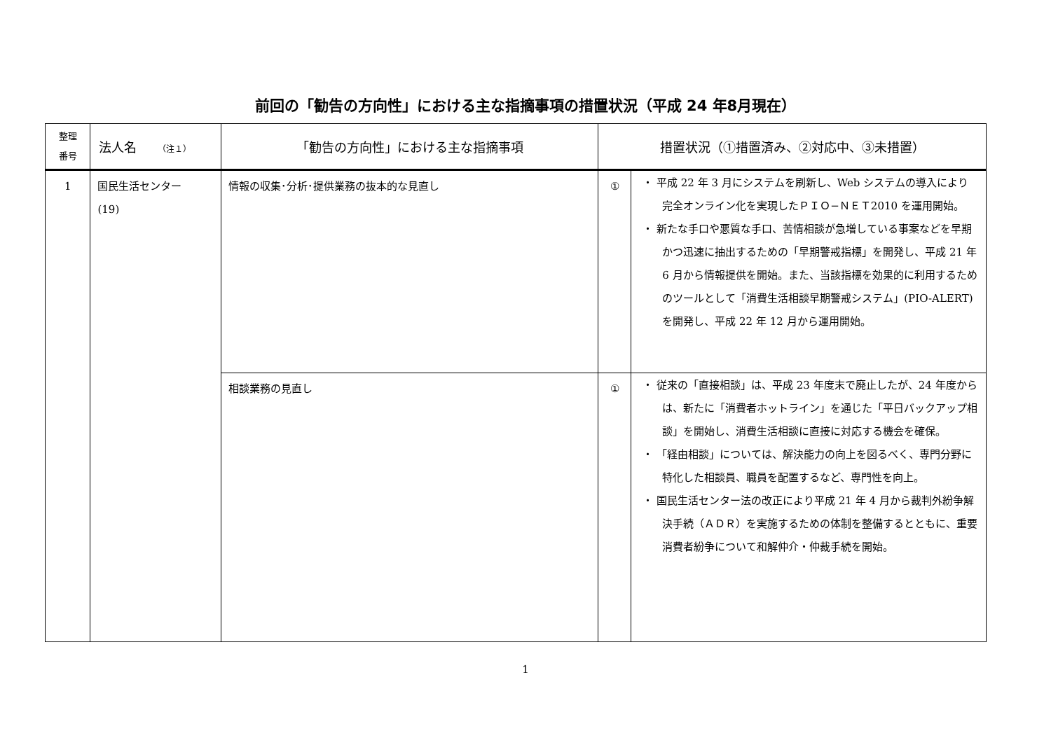前回の「勧告の方向性」における主な指摘事項の措置状況（平成 24 年8月現在）
| 整理 番号 | 法人名 （注１） | 「勧告の方向性」における主な指摘事項 | 措置状況（①措置済み、②対応中、③未措置） | |
| --- | --- | --- | --- | --- |
| 1 | 国民生活センター (19) | 情報の収集･分析･提供業務の抜本的な見直し | ① | ・ 平成 22 年 3 月にシステムを刷新し、Web システムの導入により完全オンライン化を実現したＰＩＯ−ＮＥＴ2010 を運用開始。 ・ 新たな手口や悪質な手口、苦情相談が急増している事案などを早期かつ迅速に抽出するための「早期警戒指標」を開発し、平成 21 年 6 月から情報提供を開始。また、当該指標を効果的に利用するためのツールとして「消費生活相談早期警戒システム」(PIO-ALERT) を開発し、平成 22 年 12 月から運用開始。 |
| | | 相談業務の見直し | ① | ・ 従来の「直接相談」は、平成 23 年度末で廃止したが、24 年度からは、新たに「消費者ホットライン」を通じた「平日バックアップ相談」を開始し、消費生活相談に直接に対応する機会を確保。 ・ 「経由相談」については、解決能力の向上を図るべく、専門分野に特化した相談員、職員を配置するなど、専門性を向上。 ・ 国民生活センター法の改正により平成 21 年 4 月から裁判外紛争解決手続（ＡＤＲ）を実施するための体制を整備するとともに、重要消費者紛争について和解仲介・仲裁手続を開始。 |
1